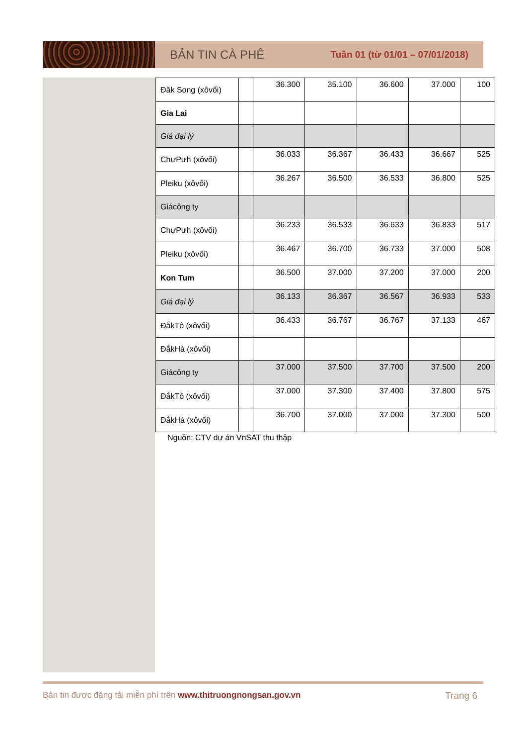BẢN TIN CÀ PHÊ
Tuần 01 (từ 01/01 – 07/01/2018)
| Đăk Song (xôvối) | | 36.300 | 35.100 | 36.600 | 37.000 | 100 |
| Gia Lai | | | | | | |
| Giá đại lý | | | | | | |
| ChưPưh (xôvối) | | 36.033 | 36.367 | 36.433 | 36.667 | 525 |
| Pleiku (xôvối) | | 36.267 | 36.500 | 36.533 | 36.800 | 525 |
| Giácông ty | | | | | | |
| ChưPưh (xôvối) | | 36.233 | 36.533 | 36.633 | 36.833 | 517 |
| Pleiku (xôvối) | | 36.467 | 36.700 | 36.733 | 37.000 | 508 |
| Kon Tum | | 36.500 | 37.000 | 37.200 | 37.000 | 200 |
| Giá đại lý | | 36.133 | 36.367 | 36.567 | 36.933 | 533 |
| ĐắkTô (xôvối) | | 36.433 | 36.767 | 36.767 | 37.133 | 467 |
| ĐắkHà (xôvối) | | | | | | |
| Giácông ty | | 37.000 | 37.500 | 37.700 | 37.500 | 200 |
| ĐắkTô (xôvối) | | 37.000 | 37.300 | 37.400 | 37.800 | 575 |
| ĐắkHà (xôvối) | | 36.700 | 37.000 | 37.000 | 37.300 | 500 |
Nguồn: CTV dự án VnSAT thu thập
Bản tin được đăng tải miễn phí trên www.thitruongnongsan.gov.vn Trang 6